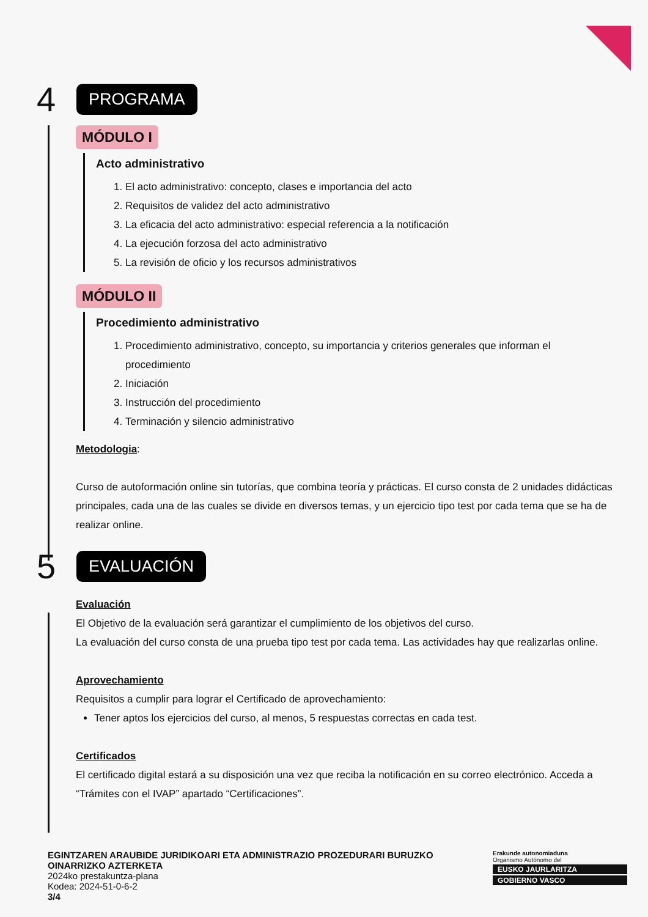4 PROGRAMA
MÓDULO I
Acto administrativo
1. El acto administrativo: concepto, clases e importancia del acto
2. Requisitos de validez del acto administrativo
3. La eficacia del acto administrativo: especial referencia a la notificación
4. La ejecución forzosa del acto administrativo
5. La revisión de oficio y los recursos administrativos
MÓDULO II
Procedimiento administrativo
1. Procedimiento administrativo, concepto, su importancia y criterios generales que informan el procedimiento
2. Iniciación
3. Instrucción del procedimiento
4. Terminación y silencio administrativo
Metodologia:
Curso de autoformación online sin tutorías, que combina teoría y prácticas. El curso consta de 2 unidades didácticas principales, cada una de las cuales se divide en diversos temas, y un ejercicio tipo test por cada tema que se ha de realizar online.
5 EVALUACIÓN
Evaluación
El Objetivo de la evaluación será garantizar el cumplimiento de los objetivos del curso.
La evaluación del curso consta de una prueba tipo test por cada tema. Las actividades hay que realizarlas online.
Aprovechamiento
Requisitos a cumplir para lograr el Certificado de aprovechamiento:
Tener aptos los ejercicios del curso, al menos, 5 respuestas correctas en cada test.
Certificados
El certificado digital estará a su disposición una vez que reciba la notificación en su correo electrónico. Acceda a “Trámites con el IVAP” apartado “Certificaciones”.
EGINTZAREN ARAUBIDE JURIDIKOARI ETA ADMINISTRAZIO PROZEDURARI BURUZKO OINARRIZKO AZTERKETA
2024ko prestakuntza-plana
Kodea: 2024-51-0-6-2
3/4
Erakunde autonomiaduna
Organismo Autónomo del
EUSKO JAURLARITZA
GOBIERNO VASCO